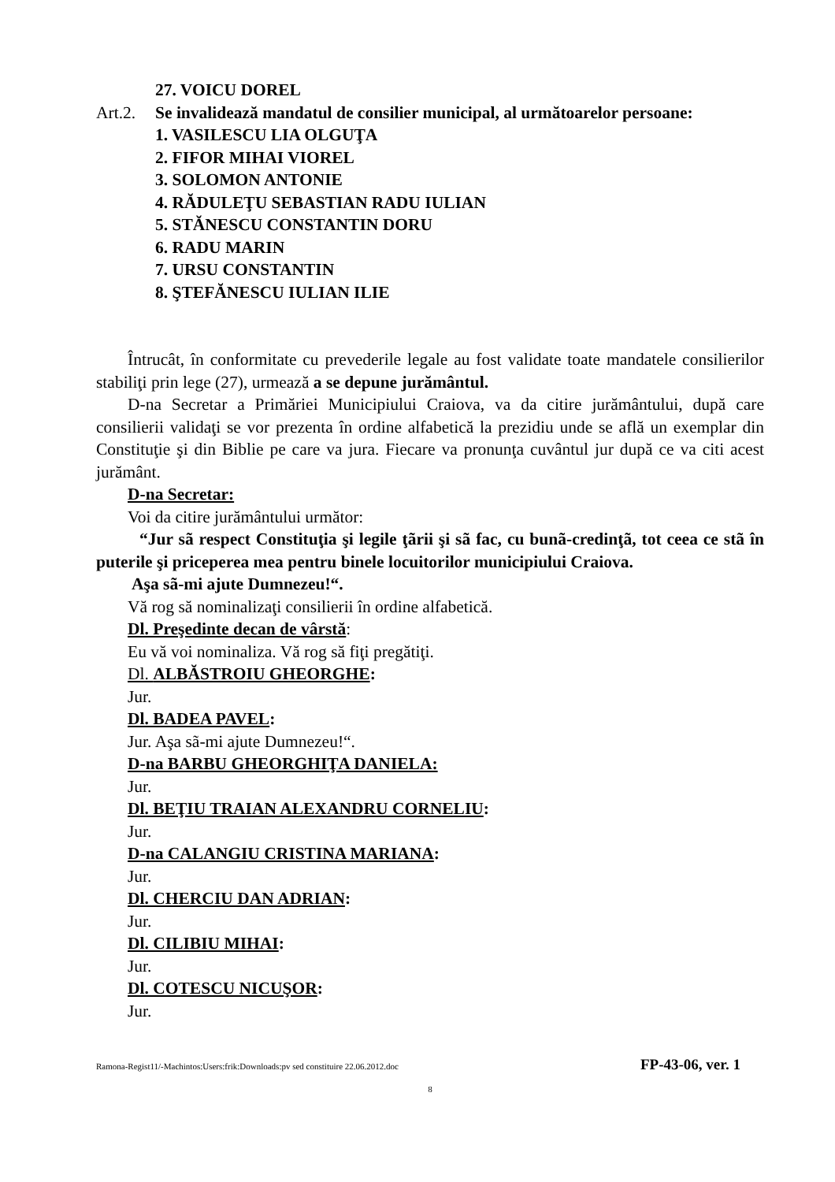27. VOICU DOREL
Art.2.
Se invalidează mandatul de consilier municipal, al următoarelor persoane:
1. VASILESCU LIA OLGUŢA
2. FIFOR MIHAI VIOREL
3. SOLOMON ANTONIE
4. RĂDULEŢU SEBASTIAN RADU IULIAN
5. STĂNESCU CONSTANTIN DORU
6. RADU MARIN
7. URSU CONSTANTIN
8. ŞTEFĂNESCU IULIAN ILIE
Întrucât, în conformitate cu prevederile legale au fost validate toate mandatele consilierilor stabiliţi prin lege (27), urmează a se depune jurământul.
D-na Secretar a Primăriei Municipiului Craiova, va da citire jurământului, după care consilierii validaţi se vor prezenta în ordine alfabetică la prezidiu unde se află un exemplar din Constituţie şi din Biblie pe care va jura. Fiecare va pronunţa cuvântul jur după ce va citi acest jurământ.
D-na Secretar:
Voi da citire jurământului următor:
“Jur sã respect Constituţia şi legile ţãrii şi sã fac, cu bunã-credinţã, tot ceea ce stã în puterile şi priceperea mea pentru binele locuitorilor municipiului Craiova.
Aşa sã-mi ajute Dumnezeu!“.
Vă rog să nominalizaţi consilierii în ordine alfabetică.
Dl. Preşedinte decan de vârstă:
Eu vă voi nominaliza. Vă rog să fiţi pregătiţi.
Dl. ALBĂSTROIU GHEORGHE:
Jur.
Dl. BADEA PAVEL:
Jur. Aşa sã-mi ajute Dumnezeu!“.
D-na BARBU GHEORGHIŢA DANIELA:
Jur.
Dl. BEŢIU TRAIAN ALEXANDRU CORNELIU:
Jur.
D-na CALANGIU CRISTINA MARIANA:
Jur.
Dl. CHERCIU DAN ADRIAN:
Jur.
Dl. CILIBIU MIHAI:
Jur.
Dl. COTESCU NICUŞOR:
Jur.
Ramona-Regist11/-Machintos:Users:frik:Downloads:pv sed constituire 22.06.2012.doc FP-43-06, ver. 1
8